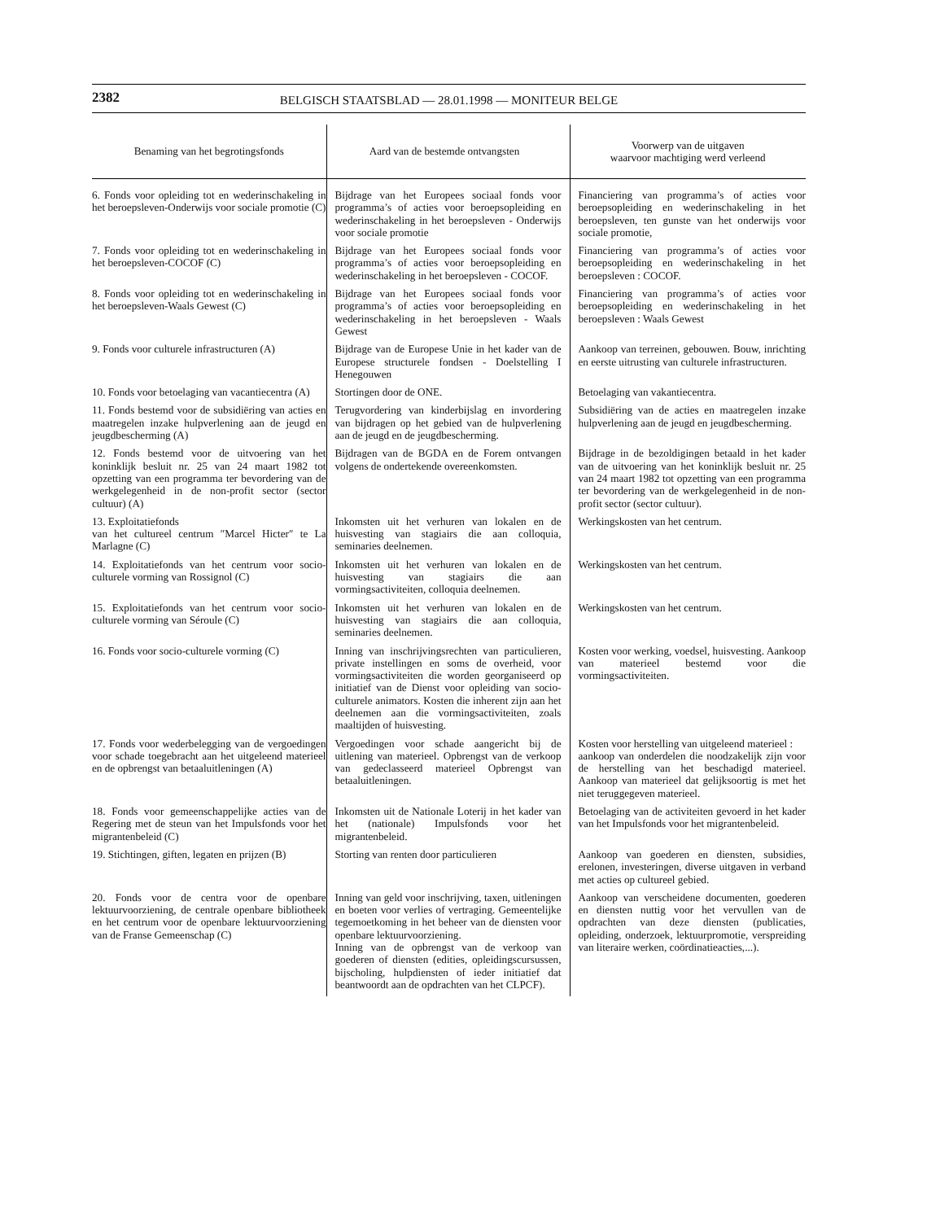2382
BELGISCH STAATSBLAD — 28.01.1998 — MONITEUR BELGE
| Benaming van het begrotingsfonds | Aard van de bestemde ontvangsten | Voorwerp van de uitgaven waarvoor machtiging werd verleend |
| --- | --- | --- |
| 6. Fonds voor opleiding tot en wederinschakeling in het beroepsleven-Onderwijs voor sociale promotie (C) | Bijdrage van het Europees sociaal fonds voor programma’s of acties voor beroepsopleiding en wederinschakeling in het beroepsleven - Onderwijs voor sociale promotie | Financiering van programma’s of acties voor beroepsopleiding en wederinschakeling in het beroepsleven, ten gunste van het onderwijs voor sociale promotie, |
| 7. Fonds voor opleiding tot en wederinschakeling in het beroepsleven-COCOF (C) | Bijdrage van het Europees sociaal fonds voor programma’s of acties voor beroepsopleiding en wederinschakeling in het beroepsleven - COCOF. | Financiering van programma’s of acties voor beroepsopleiding en wederinschakeling in het beroepsleven : COCOF. |
| 8. Fonds voor opleiding tot en wederinschakeling in het beroepsleven-Waals Gewest (C) | Bijdrage van het Europees sociaal fonds voor programma’s of acties voor beroepsopleiding en wederinschakeling in het beroepsleven - Waals Gewest | Financiering van programma’s of acties voor beroepsopleiding en wederinschakeling in het beroepsleven : Waals Gewest |
| 9. Fonds voor culturele infrastructuren (A) | Bijdrage van de Europese Unie in het kader van de Europese structurele fondsen - Doelstelling I Henegouwen | Aankoop van terreinen, gebouwen. Bouw, inrichting en eerste uitrusting van culturele infrastructuren. |
| 10. Fonds voor betoelaging van vacantiecentra (A) | Stortingen door de ONE. | Betoelaging van vakantiecentra. |
| 11. Fonds bestemd voor de subsidiëring van acties en maatregelen inzake hulpverlening aan de jeugd en jeugdbescherming (A) | Terugvordering van kinderbijslag en invordering van bijdragen op het gebied van de hulpverlening aan de jeugd en de jeugdbescherming. | Subsidiëring van de acties en maatregelen inzake hulpverlening aan de jeugd en jeugdbescherming. |
| 12. Fonds bestemd voor de uitvoering van het koninklijk besluit nr. 25 van 24 maart 1982 tot opzetting van een programma ter bevordering van de werkgelegenheid in de non-profit sector (sector cultuur) (A) | Bijdragen van de BGDA en de Forem ontvangen volgens de ondertekende overeenkomsten. | Bijdrage in de bezoldigingen betaald in het kader van de uitvoering van het koninklijk besluit nr. 25 van 24 maart 1982 tot opzetting van een programma ter bevordering van de werkgelegenheid in de non-profit sector (sector cultuur). |
| 13. Exploitatiefonds van het cultureel centrum ″Marcel Hicter″ te La Marlagne (C) | Inkomsten uit het verhuren van lokalen en de huisvesting van stagiairs die aan colloquia, seminaries deelnemen. | Werkingskosten van het centrum. |
| 14. Exploitatiefonds van het centrum voor socio-culturele vorming van Rossignol (C) | Inkomsten uit het verhuren van lokalen en de huisvesting van stagiairs die aan vormingsactiviteiten, colloquia deelnemen. | Werkingskosten van het centrum. |
| 15. Exploitatiefonds van het centrum voor socio-culturele vorming van Séroule (C) | Inkomsten uit het verhuren van lokalen en de huisvesting van stagiairs die aan colloquia, seminaries deelnemen. | Werkingskosten van het centrum. |
| 16. Fonds voor socio-culturele vorming (C) | Inning van inschrijvingsrechten van particulieren, private instellingen en soms de overheid, voor vormingsactiviteiten die worden georganiseerd op initiatief van de Dienst voor opleiding van socio-culturele animators. Kosten die inherent zijn aan het deelnemen aan die vormingsactiviteiten, zoals maaltijden of huisvesting. | Kosten voor werking, voedsel, huisvesting. Aankoop van materieel bestemd voor die vormingsactiviteiten. |
| 17. Fonds voor wederbelegging van de vergoedingen voor schade toegebracht aan het uitgeleend materieel en de opbrengst van betaaluitleningen (A) | Vergoedingen voor schade aangericht bij de uitlening van materieel. Opbrengst van de verkoop van gedeclasseerd materieel Opbrengst van betaaluitleningen. | Kosten voor herstelling van uitgeleend materieel : aankoop van onderdelen die noodzakelijk zijn voor de herstelling van het beschadigd materieel. Aankoop van materieel dat gelijksoortig is met het niet teruggegeven materieel. |
| 18. Fonds voor gemeenschappelijke acties van de Regering met de steun van het Impulsfonds voor het migrantenbeleid (C) | Inkomsten uit de Nationale Loterij in het kader van het (nationale) Impulsfonds voor het migrantenbeleid. | Betoelaging van de activiteiten gevoerd in het kader van het Impulsfonds voor het migrantenbeleid. |
| 19. Stichtingen, giften, legaten en prijzen (B) | Storting van renten door particulieren | Aankoop van goederen en diensten, subsidies, erelonen, investeringen, diverse uitgaven in verband met acties op cultureel gebied. |
| 20. Fonds voor de centra voor de openbare lektuurvoorziening, de centrale openbare bibliotheek en het centrum voor de openbare lektuurvoorziening van de Franse Gemeenschap (C) | Inning van geld voor inschrijving, taxen, uitleningen en boeten voor verlies of vertraging. Gemeentelijke tegemoetkoming in het beheer van de diensten voor openbare lektuurvoorziening. Inning van de opbrengst van de verkoop van goederen of diensten (edities, opleidingscursussen, bijscholing, hulpdiensten of ieder initiatief dat beantwoordt aan de opdrachten van het CLPCF). | Aankoop van verscheidene documenten, goederen en diensten nuttig voor het vervullen van de opdrachten van deze diensten (publicaties, opleiding, onderzoek, lektuurpromotie, verspreiding van literaire werken, coördinatieacties,...). |